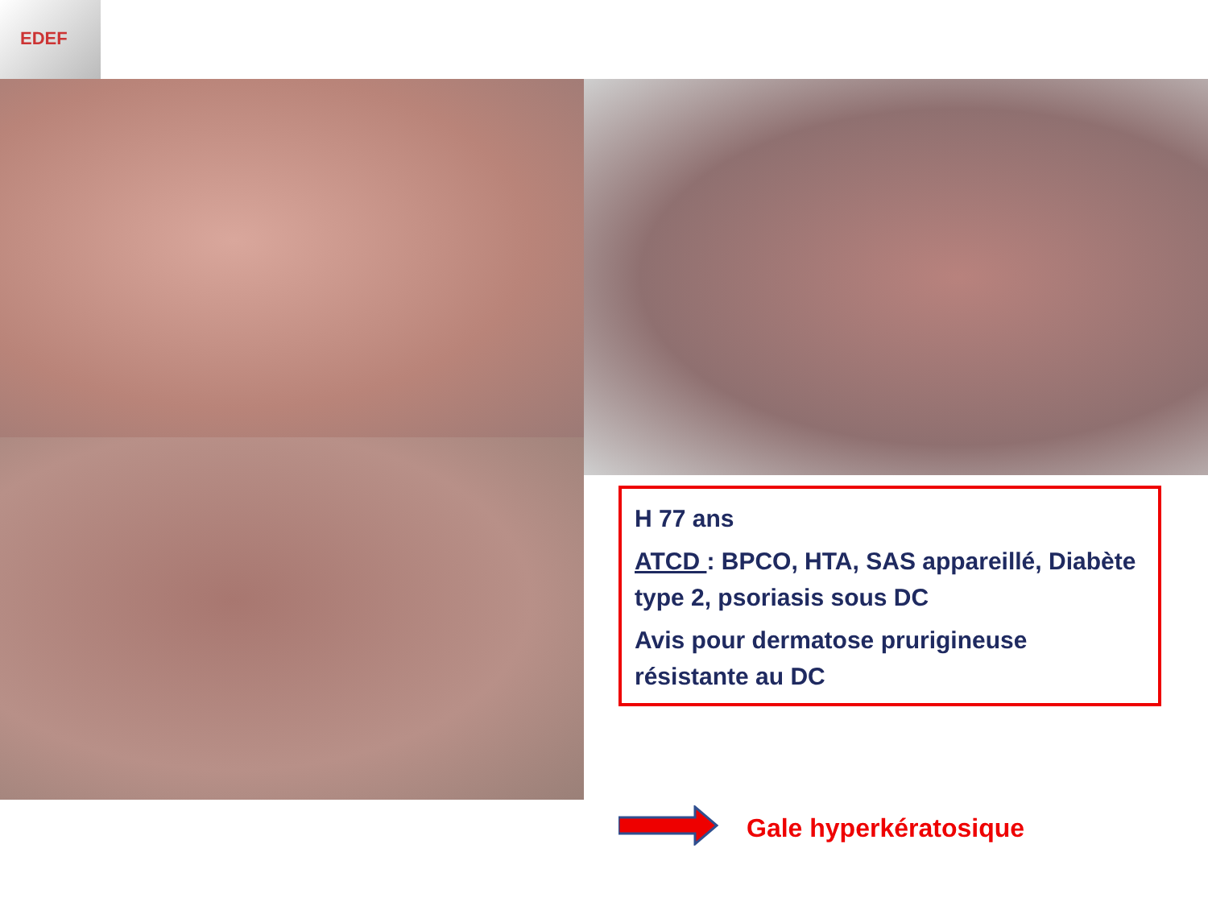EDEF
H 77 ans
ATCD : BPCO, HTA, SAS appareillé, Diabète type 2, psoriasis sous DC
Avis pour dermatose prurigineuse résistante au DC
Gale hyperkératosique